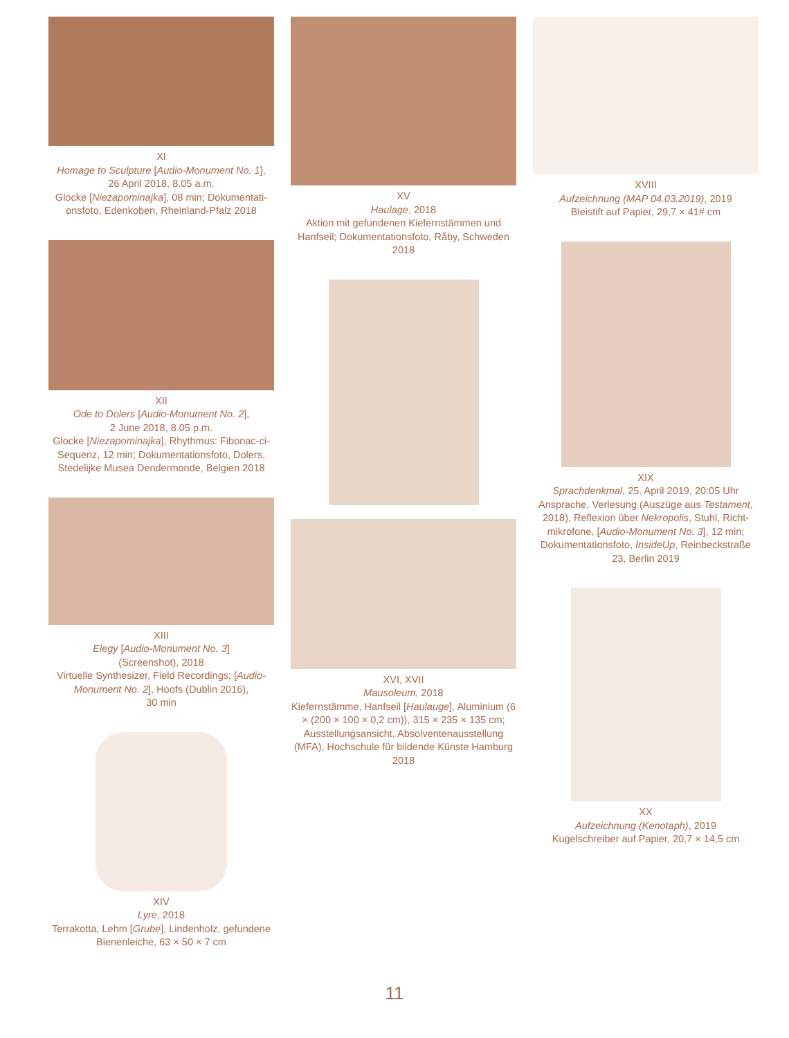XI
Homage to Sculpture [Audio-Monument No. 1],
26 April 2018, 8.05 a.m.
Glocke [Niezapominajka], 08 min; Dokumentati-onsfoto, Edenkoben, Rheinland-Pfalz 2018
XII
Ode to Dolers [Audio-Monument No. 2],
2 June 2018, 8.05 p.m.
Glocke [Niezapominajka], Rhythmus: Fibonac-ci-Sequenz, 12 min; Dokumentationsfoto, Dolers, Stedelijke Musea Dendermonde, Belgien 2018
XIII
Elegy [Audio-Monument No. 3]
(Screenshot), 2018
Virtuelle Synthesizer, Field Recordings; [Audio-Monument No. 2], Hoofs (Dublin 2016),
30 min
XIV
Lyre, 2018
Terrakotta, Lehm [Grube], Lindenholz, gefundene Bienenleiche, 63 × 50 × 7 cm
XV
Haulage, 2018
Aktion mit gefundenen Kiefernstämmen und Hanfseil; Dokumentationsfoto, Råby, Schweden
2018
XVI, XVII
Mausoleum, 2018
Kiefernstämme, Hanfseil [Haulauge], Aluminium (6 × (200 × 100 × 0,2 cm)), 315 × 235 × 135 cm; Ausstellungsansicht, Absolventenausstellung (MFA), Hochschule für bildende Künste Hamburg
2018
XVIII
Aufzeichnung (MAP 04.03.2019), 2019
Bleistift auf Papier, 29,7 × 41# cm
XIX
Sprachdenkmal, 25. April 2019, 20:05 Uhr
Ansprache, Verlesung (Auszüge aus Testament, 2018), Reflexion über Nekropolis, Stuhl, Richt-mikrofone, [Audio-Monument No. 3], 12 min; Dokumentationsfoto, InsideUp, Reinbeckstraße 23, Berlin 2019
XX
Aufzeichnung (Kenotaph), 2019
Kugelschreiber auf Papier, 20,7 × 14,5 cm
11